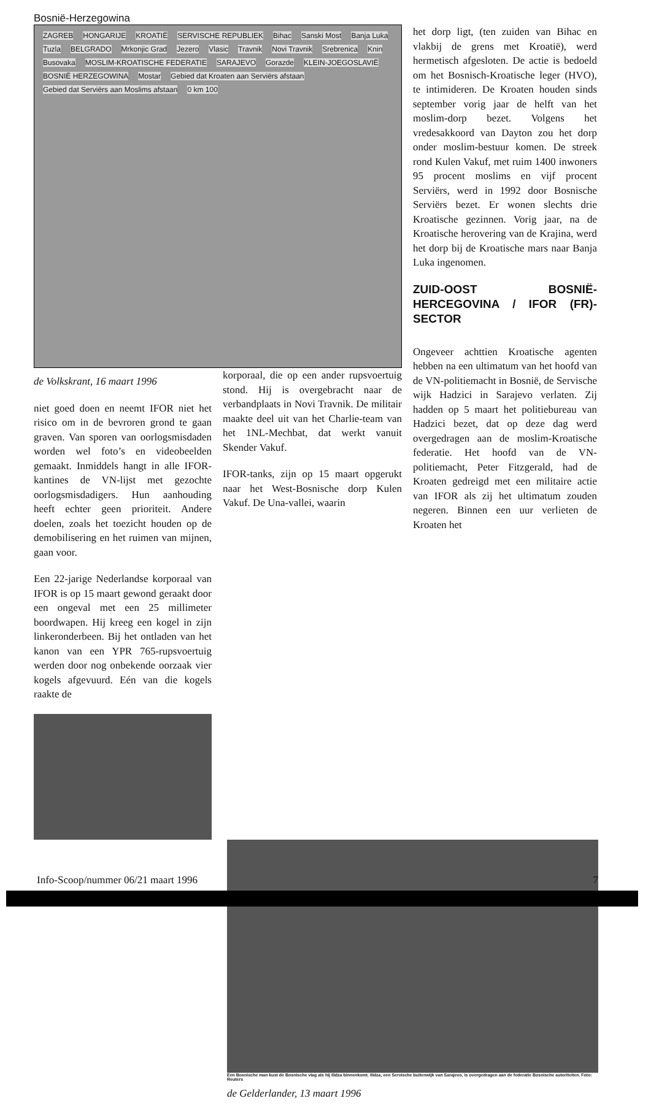Bosnië-Herzegowina
ZAGREB HONGARIJE KROATIË SERVISCHE REPUBLIEK Bihac Sanski Most Banja Luka Tuzla BELGRADO Mrkonjic Grad Jezero Vlasic Travnik Novi Travnik Srebrenica Knin Busovaka MOSLIM-KROATISCHE FEDERATIE SARAJEVO Gorazde KLEIN-JOEGOSLAVIË BOSNIË HERZEGOWINA Mostar Gebied dat Kroaten aan Serviërs afstaan Gebied dat Serviërs aan Moslims afstaan 0 km 100
de Volkskrant, 16 maart 1996
niet goed doen en neemt IFOR niet het risico om in de bevroren grond te gaan graven. Van sporen van oorlogsmisdaden worden wel foto’s en videobeelden gemaakt. Inmiddels hangt in alle IFOR-kantines de VN-lijst met gezochte oorlogsmisdadigers. Hun aanhouding heeft echter geen prioriteit. Andere doelen, zoals het toezicht houden op de demobilisering en het ruimen van mijnen, gaan voor.
Een 22-jarige Nederlandse korporaal van IFOR is op 15 maart gewond geraakt door een ongeval met een 25 millimeter boordwapen. Hij kreeg een kogel in zijn linkeronderbeen. Bij het ontladen van het kanon van een YPR 765-rupsvoertuig werden door nog onbekende oorzaak vier kogels afgevuurd. Eén van die kogels raakte de
korporaal, die op een ander rupsvoertuig stond. Hij is overgebracht naar de verbandplaats in Novi Travnik. De militair maakte deel uit van het Charlie-team van het 1NL-Mechbat, dat werkt vanuit Skender Vakuf.
IFOR-tanks, zijn op 15 maart opgerukt naar het West-Bosnische dorp Kulen Vakuf. De Una-vallei, waarin
het dorp ligt, (ten zuiden van Bihac en vlakbij de grens met Kroatië), werd hermetisch afgesloten. De actie is bedoeld om het Bosnisch-Kroatische leger (HVO), te intimideren. De Kroaten houden sinds september vorig jaar de helft van het moslim-dorp bezet. Volgens het vredesakkoord van Dayton zou het dorp onder moslim-bestuur komen. De streek rond Kulen Vakuf, met ruim 1400 inwoners 95 procent moslims en vijf procent Serviërs, werd in 1992 door Bosnische Serviërs bezet. Er wonen slechts drie Kroatische gezinnen. Vorig jaar, na de Kroatische herovering van de Krajina, werd het dorp bij de Kroatische mars naar Banja Luka ingenomen.
ZUID-OOST BOSNIË-HERCEGOVINA / IFOR (FR)-SECTOR
Ongeveer achttien Kroatische agenten hebben na een ultimatum van het hoofd van de VN-politiemacht in Bosnië, de Servische wijk Hadzici in Sarajevo verlaten. Zij hadden op 5 maart het politiebureau van Hadzici bezet, dat op deze dag werd overgedragen aan de moslim-Kroatische federatie. Het hoofd van de VN-politiemacht, Peter Fitzgerald, had de Kroaten gedreigd met een militaire actie van IFOR als zij het ultimatum zouden negeren. Binnen een uur verlieten de Kroaten het
Een Bosnische man kust de Bosnische vlag als hij Ilidza binnenkomt. Ilidza, een Servische buitenwijk van Sarajevo, is overgedragen aan de federatie Bosnische autoriteiten. Foto: Reuters
de Gelderlander, 13 maart 1996
Info-Scoop/nummer 06/21 maart 1996 7